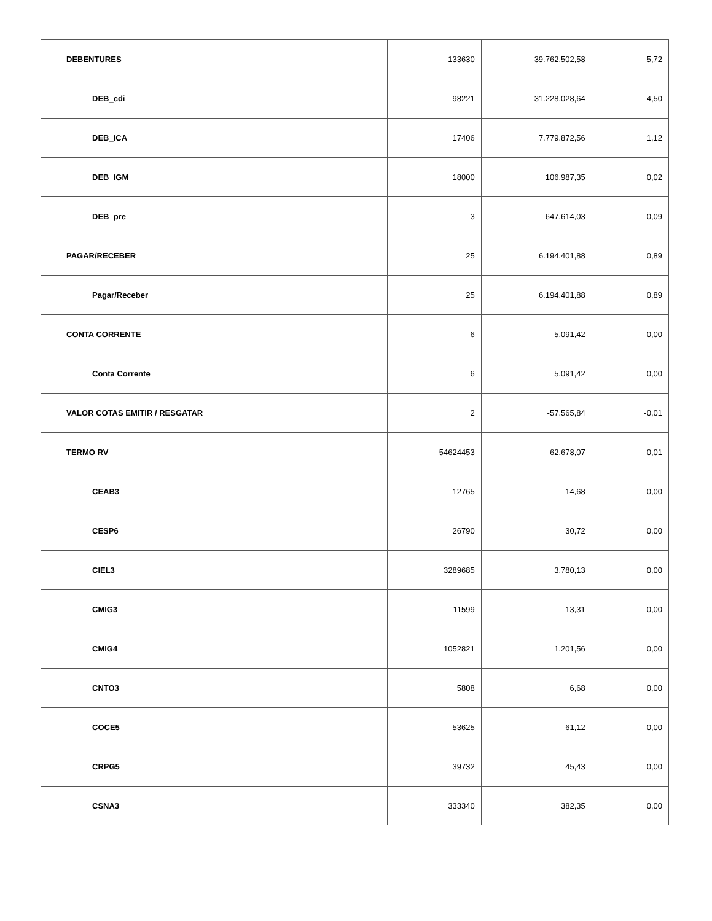| DEBENTURES | 133630 | 39.762.502,58 | 5,72 |
| DEB_cdi | 98221 | 31.228.028,64 | 4,50 |
| DEB_ICA | 17406 | 7.779.872,56 | 1,12 |
| DEB_IGM | 18000 | 106.987,35 | 0,02 |
| DEB_pre | 3 | 647.614,03 | 0,09 |
| PAGAR/RECEBER | 25 | 6.194.401,88 | 0,89 |
| Pagar/Receber | 25 | 6.194.401,88 | 0,89 |
| CONTA CORRENTE | 6 | 5.091,42 | 0,00 |
| Conta Corrente | 6 | 5.091,42 | 0,00 |
| VALOR COTAS EMITIR / RESGATAR | 2 | -57.565,84 | -0,01 |
| TERMO RV | 54624453 | 62.678,07 | 0,01 |
| CEAB3 | 12765 | 14,68 | 0,00 |
| CESP6 | 26790 | 30,72 | 0,00 |
| CIEL3 | 3289685 | 3.780,13 | 0,00 |
| CMIG3 | 11599 | 13,31 | 0,00 |
| CMIG4 | 1052821 | 1.201,56 | 0,00 |
| CNTO3 | 5808 | 6,68 | 0,00 |
| COCE5 | 53625 | 61,12 | 0,00 |
| CRPG5 | 39732 | 45,43 | 0,00 |
| CSNA3 | 333340 | 382,35 | 0,00 |